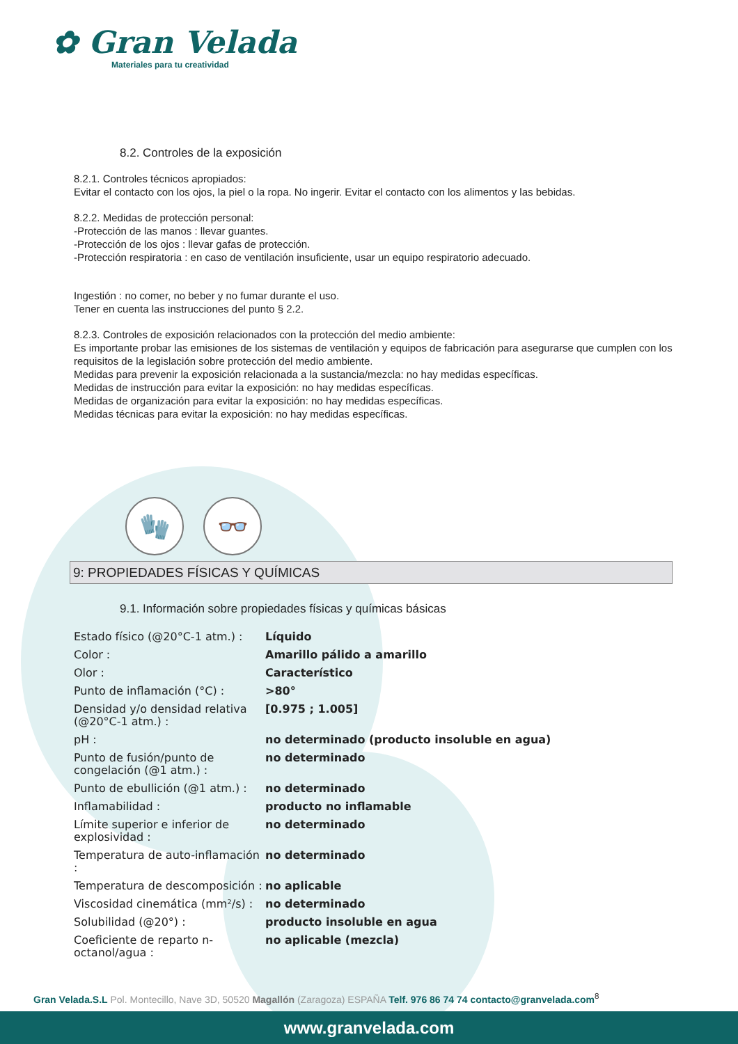✿ Gran Velada
Materiales para tu creatividad
8.2. Controles de la exposición
8.2.1. Controles técnicos apropiados:
Evitar el contacto con los ojos, la piel o la ropa. No ingerir. Evitar el contacto con los alimentos y las bebidas.
8.2.2. Medidas de protección personal:
-Protección de las manos : llevar guantes.
-Protección de los ojos : llevar gafas de protección.
-Protección respiratoria : en caso de ventilación insuficiente, usar un equipo respiratorio adecuado.
Ingestión : no comer, no beber y no fumar durante el uso.
Tener en cuenta las instrucciones del punto § 2.2.
8.2.3. Controles de exposición relacionados con la protección del medio ambiente:
Es importante probar las emisiones de los sistemas de ventilación y equipos de fabricación para asegurarse que cumplen con los requisitos de la legislación sobre protección del medio ambiente.
Medidas para prevenir la exposición relacionada a la sustancia/mezcla: no hay medidas específicas.
Medidas de instrucción para evitar la exposición: no hay medidas específicas.
Medidas de organización para evitar la exposición: no hay medidas específicas.
Medidas técnicas para evitar la exposición: no hay medidas específicas.
🧤 👓
9: PROPIEDADES FÍSICAS Y QUÍMICAS
9.1. Información sobre propiedades físicas y químicas básicas
| Estado físico (@20°C-1 atm.) : | Líquido |
| Color : | Amarillo pálido a amarillo |
| Olor : | Característico |
| Punto de inflamación (°C) : | >80° |
| Densidad y/o densidad relativa (@20°C-1 atm.) : | [0.975 ; 1.005] |
| pH : | no determinado (producto insoluble en agua) |
| Punto de fusión/punto de congelación (@1 atm.) : | no determinado |
| Punto de ebullición (@1 atm.) : | no determinado |
| Inflamabilidad : | producto no inflamable |
| Límite superior e inferior de explosividad : | no determinado |
| Temperatura de auto-inflamación : | no determinado |
| Temperatura de descomposición : | no aplicable |
| Viscosidad cinemática (mm²/s) : | no determinado |
| Solubilidad (@20°) : | producto insoluble en agua |
| Coeficiente de reparto n-octanol/agua : | no aplicable (mezcla) |
Gran Velada.S.L Pol. Montecillo, Nave 3D, 50520 Magallón (Zaragoza) ESPAÑA Telf. 976 86 74 74 contacto@granvelada.com<sup>8</sup>
www.granvelada.com